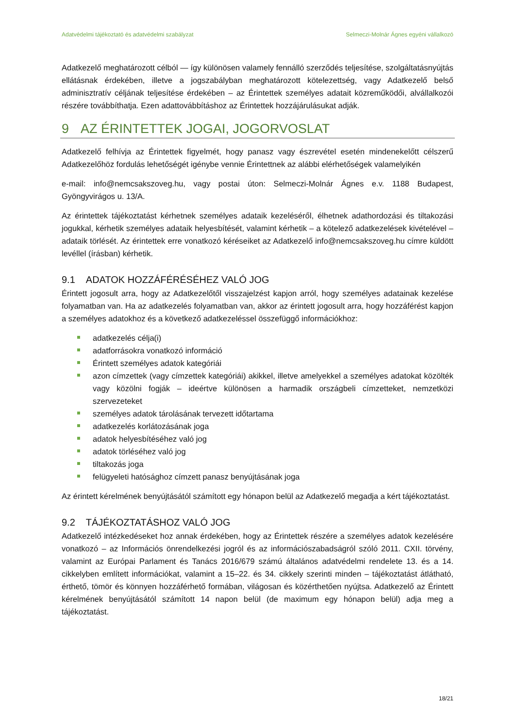Adatvédelmi tájékoztató és adatvédelmi szabályzat Selmeczi-Molnár Ágnes egyéni vállalkozó
Adatkezelő meghatározott célból — így különösen valamely fennálló szerződés teljesítése, szolgáltatásnyújtás ellátásnak érdekében, illetve a jogszabályban meghatározott kötelezettség, vagy Adatkezelő belső adminisztratív céljának teljesítése érdekében – az Érintettek személyes adatait közreműködői, alvállalkozói részére továbbíthatja. Ezen adattovábbításhoz az Érintettek hozzájárulásukat adják.
9 AZ ÉRINTETTEK JOGAI, JOGORVOSLAT
Adatkezelő felhívja az Érintettek figyelmét, hogy panasz vagy észrevétel esetén mindenekelőtt célszerű Adatkezelőhöz fordulás lehetőségét igénybe vennie Érintettnek az alábbi elérhetőségek valamelyikén
e-mail: info@nemcsakszoveg.hu, vagy postai úton: Selmeczi-Molnár Ágnes e.v. 1188 Budapest, Gyöngyvirágos u. 13/A.
Az érintettek tájékoztatást kérhetnek személyes adataik kezeléséről, élhetnek adathordozási és tiltakozási jogukkal, kérhetik személyes adataik helyesbítését, valamint kérhetik – a kötelező adatkezelések kivételével – adataik törlését. Az érintettek erre vonatkozó kéréseiket az Adatkezelő info@nemcsakszoveg.hu címre küldött levéllel (írásban) kérhetik.
9.1 ADATOK HOZZÁFÉRÉSÉHEZ VALÓ JOG
Érintett jogosult arra, hogy az Adatkezelőtől visszajelzést kapjon arról, hogy személyes adatainak kezelése folyamatban van. Ha az adatkezelés folyamatban van, akkor az érintett jogosult arra, hogy hozzáférést kapjon a személyes adatokhoz és a következő adatkezeléssel összefüggő információkhoz:
adatkezelés célja(i)
adatforrásokra vonatkozó információ
Érintett személyes adatok kategóriái
azon címzettek (vagy címzettek kategóriái) akikkel, illetve amelyekkel a személyes adatokat közölték vagy közölni fogják – ideértve különösen a harmadik országbeli címzetteket, nemzetközi szervezeteket
személyes adatok tárolásának tervezett időtartama
adatkezelés korlátozásának joga
adatok helyesbítéséhez való jog
adatok törléséhez való jog
tiltakozás joga
felügyeleti hatósághoz címzett panasz benyújtásának joga
Az érintett kérelmének benyújtásától számított egy hónapon belül az Adatkezelő megadja a kért tájékoztatást.
9.2 TÁJÉKOZTATÁSHOZ VALÓ JOG
Adatkezelő intézkedéseket hoz annak érdekében, hogy az Érintettek részére a személyes adatok kezelésére vonatkozó – az Információs önrendelkezési jogról és az információszabadságról szóló 2011. CXII. törvény, valamint az Európai Parlament és Tanács 2016/679 számú általános adatvédelmi rendelete 13. és a 14. cikkelyben említett információkat, valamint a 15–22. és 34. cikkely szerinti minden – tájékoztatást átlátható, érthető, tömör és könnyen hozzáférhető formában, világosan és közérthetően nyújtsa. Adatkezelő az Érintett kérelmének benyújtásától számított 14 napon belül (de maximum egy hónapon belül) adja meg a tájékoztatást.
18/21